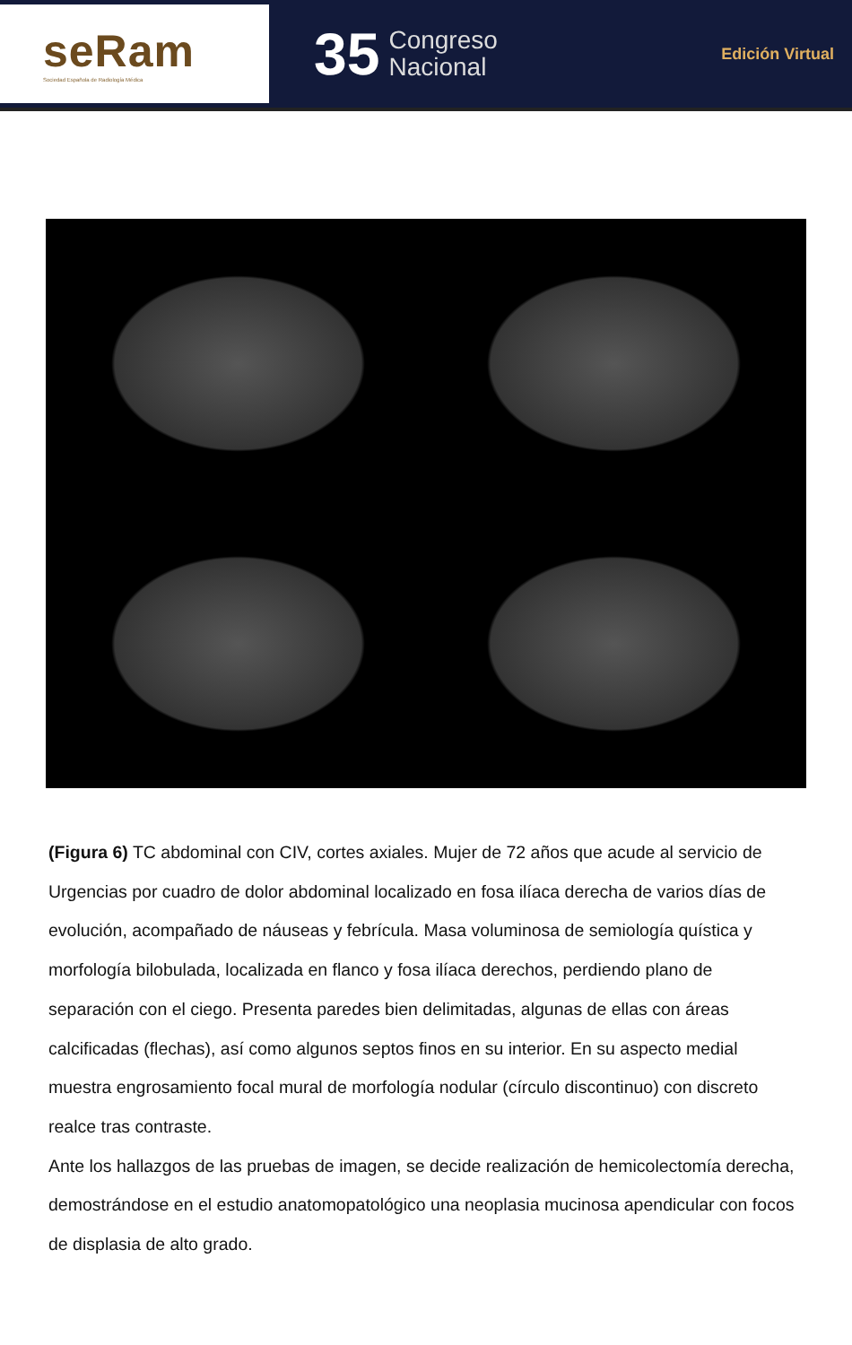seRam
Sociedad Española de Radiología Médica
35
Congreso
Nacional
Edición Virtual
(Figura 6) TC abdominal con CIV, cortes axiales. Mujer de 72 años que acude al servicio de Urgencias por cuadro de dolor abdominal localizado en fosa ilíaca derecha de varios días de evolución, acompañado de náuseas y febrícula. Masa voluminosa de semiología quística y morfología bilobulada, localizada en flanco y fosa ilíaca derechos, perdiendo plano de separación con el ciego. Presenta paredes bien delimitadas, algunas de ellas con áreas calcificadas (flechas), así como algunos septos finos en su interior. En su aspecto medial muestra engrosamiento focal mural de morfología nodular (círculo discontinuo) con discreto realce tras contraste.
Ante los hallazgos de las pruebas de imagen, se decide realización de hemicolectomía derecha, demostrándose en el estudio anatomopatológico una neoplasia mucinosa apendicular con focos de displasia de alto grado.